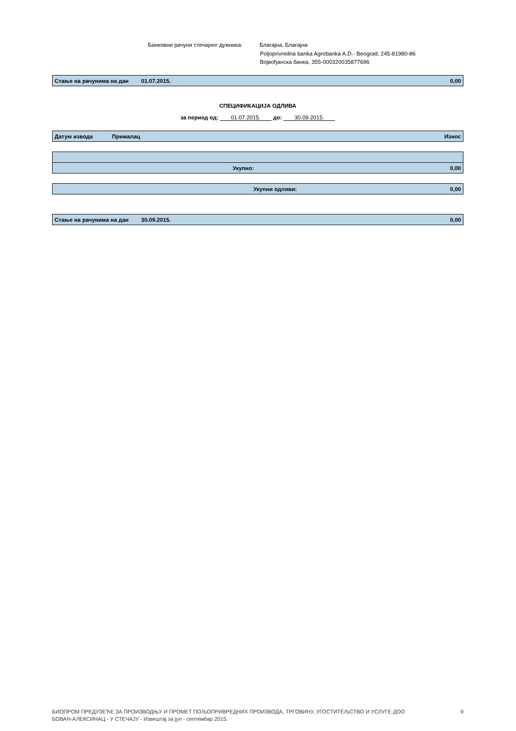Банковни рачуни стечајног дужника: Благајна, Благајна
Poljoprivredna banka Agrobanka A.D.- Beograd, 245-81980-86
Војвођанска банка, 355-000320035877696
| Стање на рачунима на дан | 01.07.2015. | 0,00 |
СПЕЦИФИКАЦИЈА ОДЛИВА
за период од: 01.07.2015. до: 30.09.2015.
| Датум извода | Прималац | Износ |
| Укупно: | | 0,00 |
| Укупни одливи: | | 0,00 |
| Стање на рачунима на дан | 30.09.2015. | 0,00 |
БИОПРОМ ПРЕДУЗЕЋЕ ЗА ПРОИЗВОДЊУ И ПРОМЕТ ПОЉОПРИВРЕДНИХ ПРОИЗВОДА, ТРГОВИНУ, УГОСТИТЕЉСТВО И УСЛУГЕ ДОО
БОВАН-АЛЕКСИНАЦ - У СТЕЧАЈУ - Извештај за јул - септембар 2015.
9